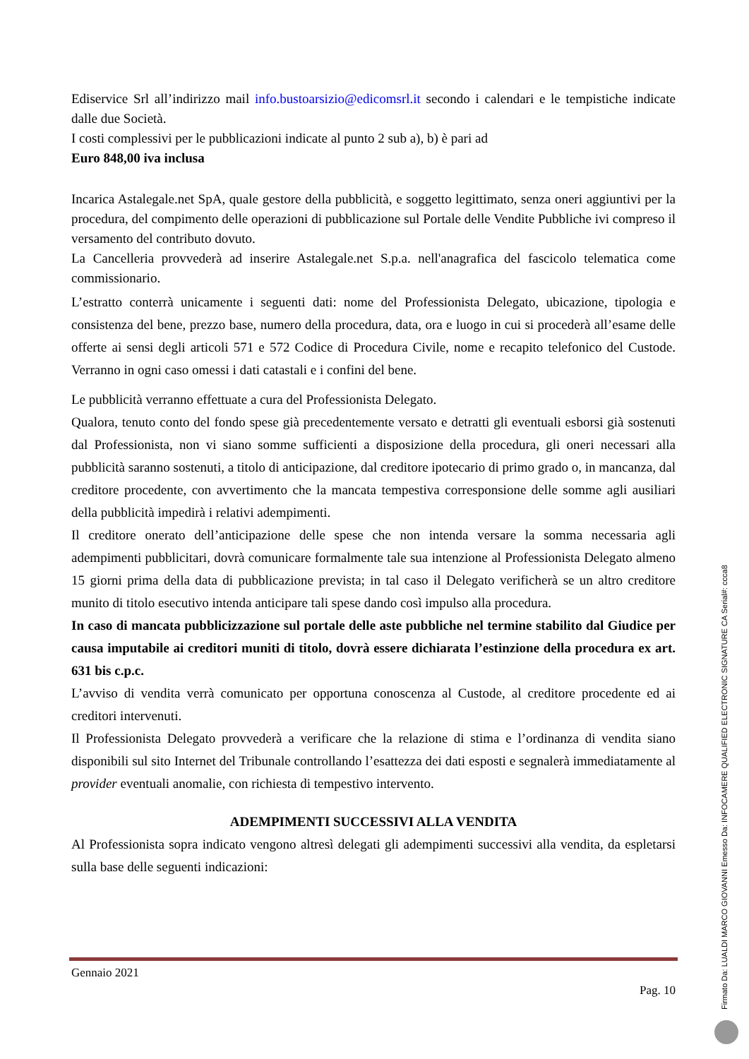Ediservice Srl all’indirizzo mail info.bustoarsizio@edicomsrl.it secondo i calendari e le tempistiche indicate dalle due Società.
I costi complessivi per le pubblicazioni indicate al punto 2 sub a), b) è pari ad
Euro 848,00 iva inclusa
Incarica Astalegale.net SpA, quale gestore della pubblicità, e soggetto legittimato, senza oneri aggiuntivi per la procedura, del compimento delle operazioni di pubblicazione sul Portale delle Vendite Pubbliche ivi compreso il versamento del contributo dovuto.
La Cancelleria provvederà ad inserire Astalegale.net S.p.a. nell'anagrafica del fascicolo telematica come commissionario.
L’estratto conterrà unicamente i seguenti dati: nome del Professionista Delegato, ubicazione, tipologia e consistenza del bene, prezzo base, numero della procedura, data, ora e luogo in cui si procederà all’esame delle offerte ai sensi degli articoli 571 e 572 Codice di Procedura Civile, nome e recapito telefonico del Custode. Verranno in ogni caso omessi i dati catastali e i confini del bene.
Le pubblicità verranno effettuate a cura del Professionista Delegato.
Qualora, tenuto conto del fondo spese già precedentemente versato e detratti gli eventuali esborsi già sostenuti dal Professionista, non vi siano somme sufficienti a disposizione della procedura, gli oneri necessari alla pubblicità saranno sostenuti, a titolo di anticipazione, dal creditore ipotecario di primo grado o, in mancanza, dal creditore procedente, con avvertimento che la mancata tempestiva corresponsione delle somme agli ausiliari della pubblicità impedirà i relativi adempimenti.
Il creditore onerato dell’anticipazione delle spese che non intenda versare la somma necessaria agli adempimenti pubblicitari, dovrà comunicare formalmente tale sua intenzione al Professionista Delegato almeno 15 giorni prima della data di pubblicazione prevista; in tal caso il Delegato verificherà se un altro creditore munito di titolo esecutivo intenda anticipare tali spese dando così impulso alla procedura.
In caso di mancata pubblicizzazione sul portale delle aste pubbliche nel termine stabilito dal Giudice per causa imputabile ai creditori muniti di titolo, dovrà essere dichiarata l’estinzione della procedura ex art. 631 bis c.p.c.
L’avviso di vendita verrà comunicato per opportuna conoscenza al Custode, al creditore procedente ed ai creditori intervenuti.
Il Professionista Delegato provvederà a verificare che la relazione di stima e l’ordinanza di vendita siano disponibili sul sito Internet del Tribunale controllando l’esattezza dei dati esposti e segnalerà immediatamente al provider eventuali anomalie, con richiesta di tempestivo intervento.
ADEMPIMENTI SUCCESSIVI ALLA VENDITA
Al Professionista sopra indicato vengono altresì delegati gli adempimenti successivi alla vendita, da espletarsi sulla base delle seguenti indicazioni:
Gennaio 2021
Pag. 10
Firmato Da: LUALDI MARCO GIOVANNI Emesso Da: INFOCAMERE QUALIFIED ELECTRONIC SIGNATURE CA Serial#: ccca8